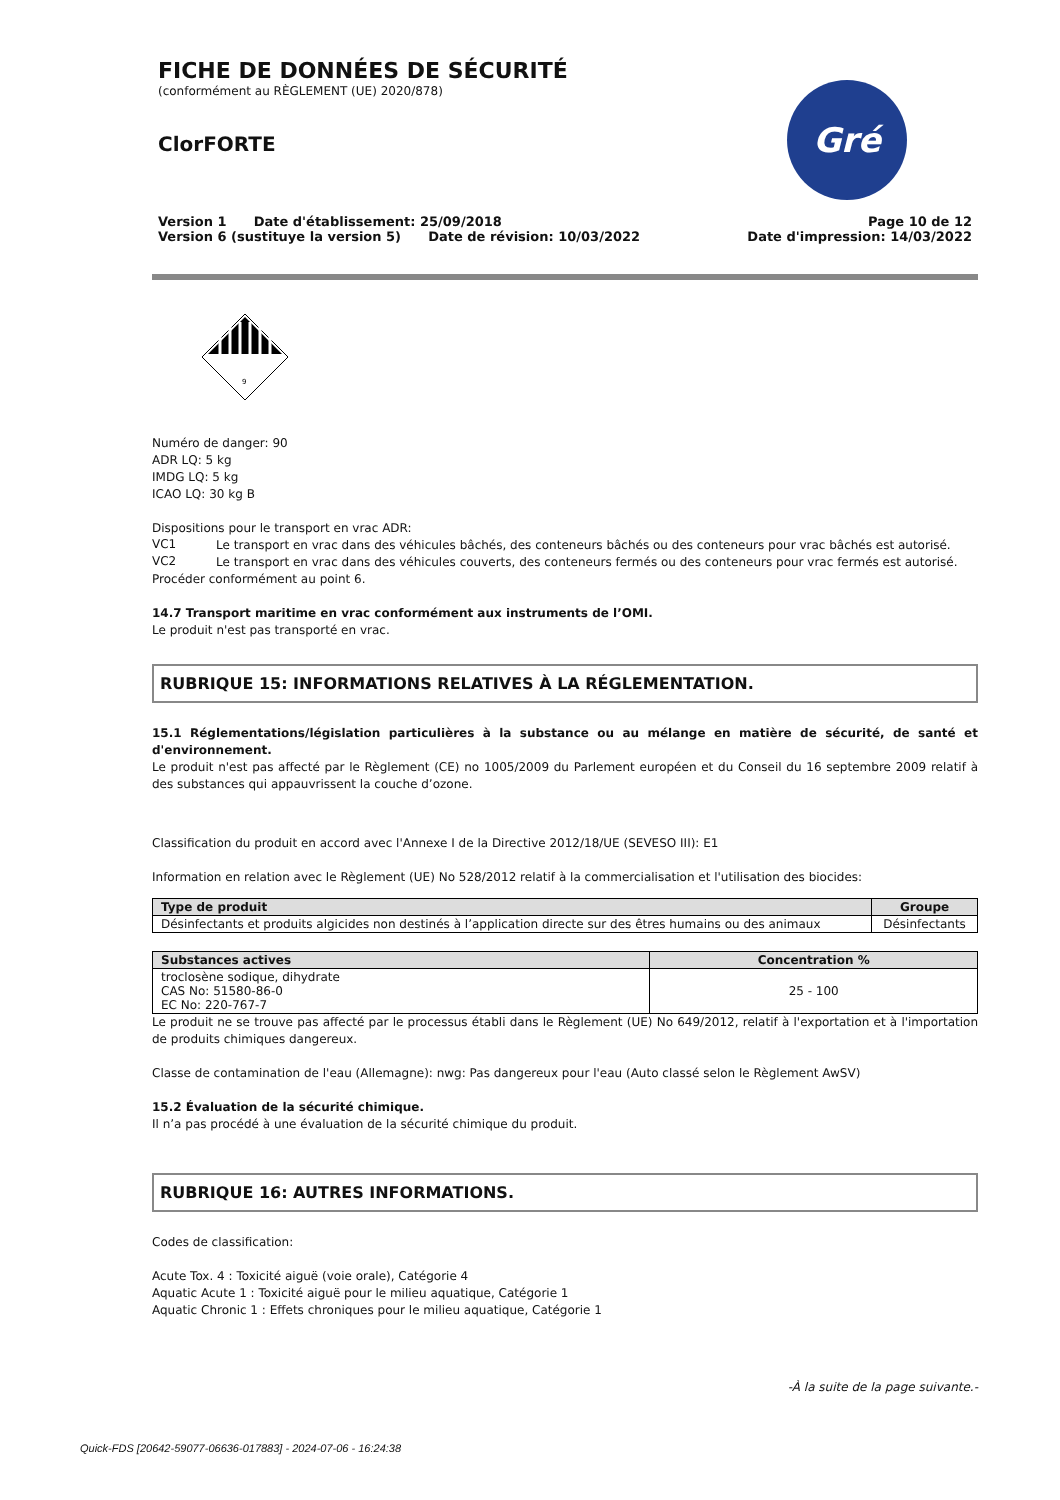FICHE DE DONNÉES DE SÉCURITÉ
(conformément au RÈGLEMENT (UE) 2020/878)
ClorFORTE
Gré
Version 1 Date d'établissement: 25/09/2018
Version 6 (sustituye la version 5) Date de révision: 10/03/2022
Page 10 de 12
Date d'impression: 14/03/2022
9
Numéro de danger: 90
ADR LQ: 5 kg
IMDG LQ: 5 kg
ICAO LQ: 30 kg B
Dispositions pour le transport en vrac ADR:
VC1
Le transport en vrac dans des véhicules bâchés, des conteneurs bâchés ou des conteneurs pour vrac bâchés est autorisé.
VC2
Le transport en vrac dans des véhicules couverts, des conteneurs fermés ou des conteneurs pour vrac fermés est autorisé.
Procéder conformément au point 6.
14.7 Transport maritime en vrac conformément aux instruments de l’OMI.
Le produit n'est pas transporté en vrac.
RUBRIQUE 15: INFORMATIONS RELATIVES À LA RÉGLEMENTATION.
15.1 Réglementations/législation particulières à la substance ou au mélange en matière de sécurité, de santé et d'environnement.
Le produit n'est pas affecté par le Règlement (CE) no 1005/2009 du Parlement européen et du Conseil du 16 septembre 2009 relatif à des substances qui appauvrissent la couche d’ozone.
Classification du produit en accord avec l'Annexe I de la Directive 2012/18/UE (SEVESO III): E1
Information en relation avec le Règlement (UE) No 528/2012 relatif à la commercialisation et l'utilisation des biocides:
| Type de produit | Groupe |
| --- | --- |
| Désinfectants et produits algicides non destinés à l’application directe sur des êtres humains ou des animaux | Désinfectants |
| Substances actives | Concentration % |
| --- | --- |
| troclosène sodique, dihydrate CAS No: 51580-86-0 EC No: 220-767-7 | 25 - 100 |
Le produit ne se trouve pas affecté par le processus établi dans le Règlement (UE) No 649/2012, relatif à l'exportation et à l'importation de produits chimiques dangereux.
Classe de contamination de l'eau (Allemagne): nwg: Pas dangereux pour l'eau (Auto classé selon le Règlement AwSV)
15.2 Évaluation de la sécurité chimique.
Il n’a pas procédé à une évaluation de la sécurité chimique du produit.
RUBRIQUE 16: AUTRES INFORMATIONS.
Codes de classification:
Acute Tox. 4 : Toxicité aiguë (voie orale), Catégorie 4
Aquatic Acute 1 : Toxicité aiguë pour le milieu aquatique, Catégorie 1
Aquatic Chronic 1 : Effets chroniques pour le milieu aquatique, Catégorie 1
-À la suite de la page suivante.-
Quick-FDS [20642-59077-06636-017883] - 2024-07-06 - 16:24:38